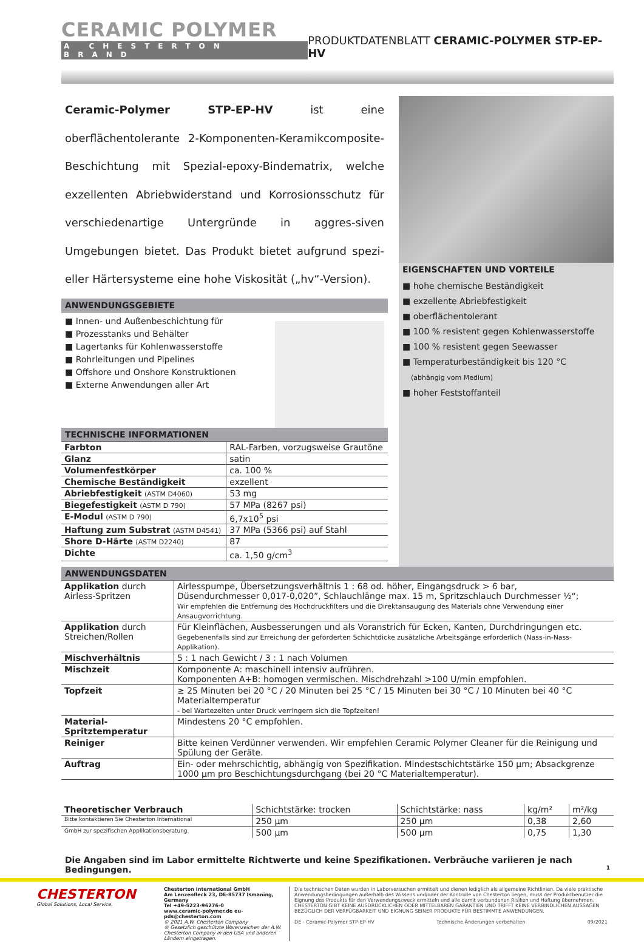CERAMIC POLYMER
A CHESTERTON BRAND
PRODUKTDATENBLATT CERAMIC-POLYMER STP-EP-HV
Ceramic-Polymer STP-EP-HV ist eine oberflächentolerante 2-Komponenten-Keramikcomposite-Beschichtung mit Spezial-epoxy-Bindematrix, welche exzellenten Abriebwiderstand und Korrosionsschutz für verschiedenartige Untergründe in aggres-siven Umgebungen bietet. Das Produkt bietet aufgrund spezi-eller Härtersysteme eine hohe Viskosität („hv“-Version).
ANWENDUNGSGEBIETE
Innen- und Außenbeschichtung für
Prozesstanks und Behälter
Lagertanks für Kohlenwasserstoffe
Rohrleitungen und Pipelines
Offshore und Onshore Konstruktionen
Externe Anwendungen aller Art
TECHNISCHE INFORMATIONEN
| Farbton | RAL-Farben, vorzugsweise Grautöne |
| Glanz | satin |
| Volumenfestkörper | ca. 100 % |
| Chemische Beständigkeit | exzellent |
| Abriebfestigkeit (ASTM D4060) | 53 mg |
| Biegefestigkeit (ASTM D 790) | 57 MPa (8267 psi) |
| E-Modul (ASTM D 790) | 6,7x10<sup>5</sup> psi |
| Haftung zum Substrat (ASTM D4541) | 37 MPa (5366 psi) auf Stahl |
| Shore D-Härte (ASTM D2240) | 87 |
| Dichte | ca. 1,50 g/cm<sup>3</sup> |
EIGENSCHAFTEN UND VORTEILE
hohe chemische Beständigkeit
exzellente Abriebfestigkeit
oberflächentolerant
100 % resistent gegen Kohlenwasserstoffe
100 % resistent gegen Seewasser
Temperaturbeständigkeit bis 120 °C
(abhängig vom Medium)
hoher Feststoffanteil
ANWENDUNGSDATEN
| Applikation durch Airless-Spritzen | Airlesspumpe, Übersetzungsverhältnis 1 : 68 od. höher, Eingangsdruck > 6 bar, Düsendurchmesser 0,017-0,020”, Schlauchlänge max. 15 m, Spritzschlauch Durchmesser ½“; Wir empfehlen die Entfernung des Hochdruckfilters und die Direktansaugung des Materials ohne Verwendung einer Ansaugvorrichtung. |
| Applikation durch Streichen/Rollen | Für Kleinflächen, Ausbesserungen und als Voranstrich für Ecken, Kanten, Durchdringungen etc. Gegebenenfalls sind zur Erreichung der geforderten Schichtdicke zusätzliche Arbeitsgänge erforderlich (Nass-in-Nass-Applikation). |
| Mischverhältnis | 5 : 1 nach Gewicht / 3 : 1 nach Volumen |
| Mischzeit | Komponente A: maschinell intensiv aufrühren. Komponenten A+B: homogen vermischen. Mischdrehzahl >100 U/min empfohlen. |
| Topfzeit | ≥ 25 Minuten bei 20 °C / 20 Minuten bei 25 °C / 15 Minuten bei 30 °C / 10 Minuten bei 40 °C Materialtemperatur - bei Wartezeiten unter Druck verringern sich die Topfzeiten! |
| Material-Spritztemperatur | Mindestens 20 °C empfohlen. |
| Reiniger | Bitte keinen Verdünner verwenden. Wir empfehlen Ceramic Polymer Cleaner für die Reinigung und Spülung der Geräte. |
| Auftrag | Ein- oder mehrschichtig, abhängig von Spezifikation. Mindestschichtstärke 150 µm; Absackgrenze 1000 µm pro Beschichtungsdurchgang (bei 20 °C Materialtemperatur). |
| Theoretischer Verbrauch | Schichtstärke: trocken | Schichtstärke: nass | kg/m² | m²/kg |
| Bitte kontaktieren Sie Chesterton International | 250 µm | 250 µm | 0,38 | 2,60 |
| GmbH zur spezifischen Applikationsberatung. | 500 µm | 500 µm | 0,75 | 1,30 |
Die Angaben sind im Labor ermittelte Richtwerte und keine Spezifikationen. Verbräuche variieren je nach Bedingungen. 1
CHESTERTON
Global Solutions, Local Service.
Chesterton International GmbH
Am Lenzenfleck 23, DE-85737 Ismaning, Germany
Tel +49-5223-96276-0
www.ceramic-polymer.de eu-pds@chesterton.com
© 2021 A.W. Chesterton Company
® Gesetzlich geschützte Warenzeichen der A.W. Chesterton Company in den USA und anderen Ländern eingetragen.
Die technischen Daten wurden in Laborversuchen ermittelt und dienen lediglich als allgemeine Richtlinien. Da viele praktische Anwendungsbedingungen außerhalb des Wissens und/oder der Kontrolle von Chesterton liegen, muss der Produktbenutzer die Eignung des Produkts für den Verwendungszweck ermitteln und alle damit verbundenen Risiken und Haftung übernehmen. CHESTERTON GIBT KEINE AUSDRÜCKLICHEN ODER MITTELBAREN GARANTIEN UND TRIFFT KEINE VERBINDLICHEN AUSSAGEN BEZÜGLICH DER VERFÜGBARKEIT UND EIGNUNG SEINER PRODUKTE FÜR BESTIMMTE ANWENDUNGEN.
DE - Ceramic-Polymer STP-EP-HV Technische Änderungen vorbehalten 09/2021